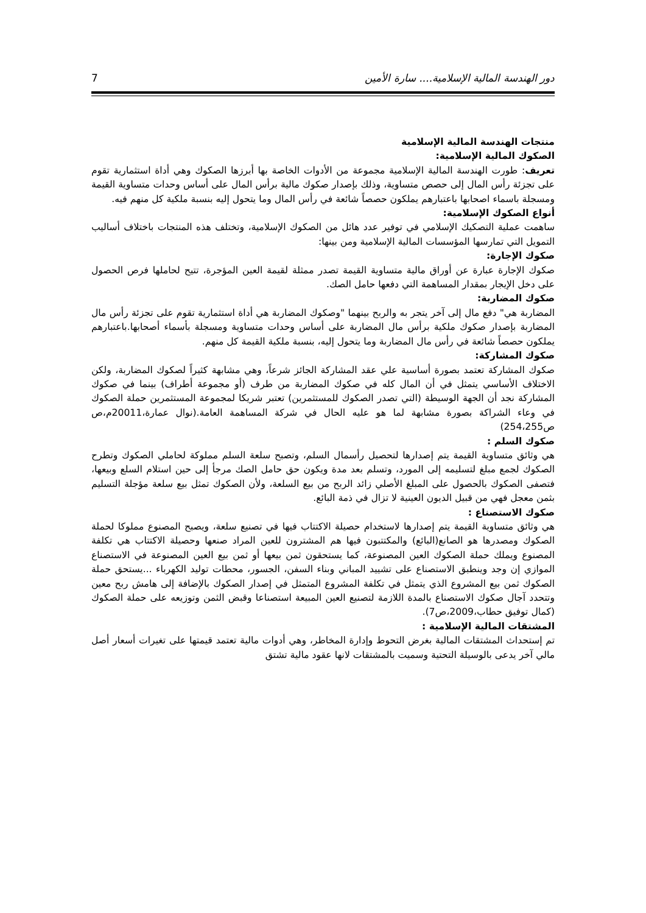دور الهندسة المالية الإسلامية.... سارة الأمين 7
منتجات الهندسة المالية الإسلامية
الصكوك المالية الإسلامية:
تعريف: طورت الهندسة المالية الإسلامية مجموعة من الأدوات الخاصة بها أبرزها الصكوك وهي أداة استثمارية تقوم على تجزئة رأس المال إلى حصص متساوية، وذلك بإصدار صكوك مالية برأس المال على أساس وحدات متساوية القيمة ومسجلة باسماء اصحابها باعتبارهم يملكون حصصاً شائعة في رأس المال وما يتحول إليه بنسبة ملكية كل منهم فيه.
أنواع الصكوك الإسلامية:
ساهمت عملية التصكيك الإسلامي في توفير عدد هائل من الصكوك الإسلامية، وتختلف هذه المنتجات باختلاف أساليب التمويل التي تمارسها المؤسسات المالية الإسلامية ومن بينها:
صكوك الإجارة:
صكوك الإجارة عبارة عن أوراق مالية متساوية القيمة تصدر ممثلة لقيمة العين المؤجرة، تتيح لحاملها فرص الحصول على دخل الإيجار بمقدار المساهمة التي دفعها حامل الصك.
صكوك المضاربة:
المضاربة هي" دفع مال إلى آخر يتجر به والربح بينهما "وصكوك المضاربة هي أداة استثمارية تقوم على تجزئة رأس مال المضاربة بإصدار صكوك ملكية برأس مال المضاربة على أساس وحدات متساوية ومسجلة بأسماء أصحابها.باعتبارهم يملكون حصصاً شائعة في رأس مال المضاربة وما يتحول إليه، بنسبة ملكية القيمة كل منهم.
صكوك المشاركة:
صكوك المشاركة تعتمد بصورة أساسية علي عقد المشاركة الجائز شرعاً، وهي مشابهة كثيراً لصكوك المضاربة، ولكن الاختلاف الأساسي يتمثل في أن المال كله في صكوك المضاربة من طرف (أو مجموعة أطراف) بينما في صكوك المشاركة نجد أن الجهة الوسيطة (التي تصدر الصكوك للمستثمرين) تعتبر شريكا لمجموعة المستثمرين حملة الصكوك في وعاء الشراكة بصورة مشابهة لما هو عليه الحال في شركة المساهمة العامة.(نوال عمارة،20011م،ص ص254،255)
صكوك السلم :
هي وثائق متساوية القيمة يتم إصدارها لتحصيل رأسمال السلم، وتصبح سلعة السلم مملوكة لحاملي الصكوك وتطرح الصكوك لجمع مبلغ لتسليمه إلى المورد، وتسلم بعد مدة ويكون حق حامل الصك مرجأ إلى حين استلام السلع وبيعها، فتصفى الصكوك بالحصول على المبلغ الأصلي زائد الربح من بيع السلعة، ولأن الصكوك تمثل بيع سلعة مؤجلة التسليم بثمن معجل فهي من قبيل الديون العينية لا تزال في ذمة البائع.
صكوك الاستصناع :
هي وثائق متساوية القيمة يتم إصدارها لاستخدام حصيلة الاكتتاب فيها في تصنيع سلعة، ويصبح المصنوع مملوكا لحملة الصكوك ومصدرها هو الصانع(البائع) والمكتتبون فيها هم المشترون للعين المراد صنعها وحصيلة الاكتتاب هي تكلفة المصنوع ويملك حملة الصكوك العين المصنوعة، كما يستحقون ثمن بيعها أو ثمن بيع العين المصنوعة في الاستصناع الموازي إن وجد وينطبق الاستصناع على تشييد المباني وبناء السفن، الجسور، محطات توليد الكهرباء ...يستحق حملة الصكوك ثمن بيع المشروع الذي يتمثل في تكلفة المشروع المتمثل في إصدار الصكوك بالإضافة إلى هامش ربح معين وتتحدد آجال صكوك الاستصناع بالمدة اللازمة لتصنيع العين المبيعة استصناعا وقبض الثمن وتوزيعه على حملة الصكوك (كمال توفيق حطاب،2009،ص7).
المشتقات المالية الإسلامية :
تم إستحداث المشتقات المالية بغرض التحوط وإدارة المخاطر، وهي أدوات مالية تعتمد قيمتها على تغيرات أسعار أصل مالي آخر يدعى بالوسيلة التحتية وسميت بالمشتقات لانها عقود مالية تشتق